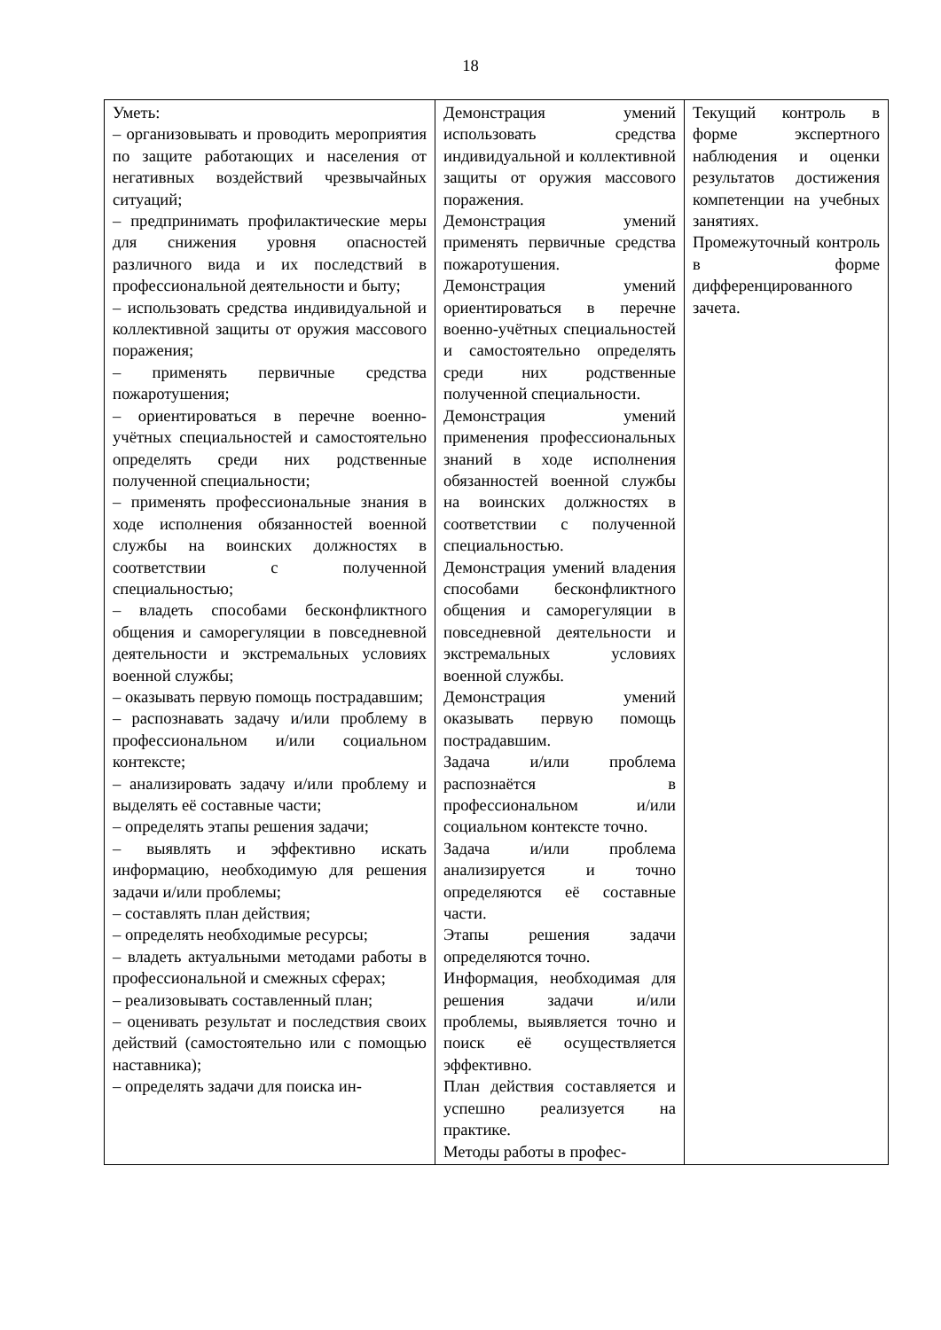18
| Уметь: – организовывать и проводить мероприятия по защите работающих и населения от негативных воздействий чрезвычайных ситуаций; – предпринимать профилактические меры для снижения уровня опасностей различного вида и их последствий в профессиональной деятельности и быту; – использовать средства индивидуальной и коллективной защиты от оружия массового поражения; – применять первичные средства пожаротушения; – ориентироваться в перечне военно-учётных специальностей и самостоятельно определять среди них родственные полученной специальности; – применять профессиональные знания в ходе исполнения обязанностей военной службы на воинских должностях в соответствии с полученной специальностью; – владеть способами бесконфликтного общения и саморегуляции в повседневной деятельности и экстремальных условиях военной службы; – оказывать первую помощь пострадавшим; – распознавать задачу и/или проблему в профессиональном и/или социальном контексте; – анализировать задачу и/или проблему и выделять её составные части; – определять этапы решения задачи; – выявлять и эффективно искать информацию, необходимую для решения задачи и/или проблемы; – составлять план действия; – определять необходимые ресурсы; – владеть актуальными методами работы в профессиональной и смежных сферах; – реализовывать составленный план; – оценивать результат и последствия своих действий (самостоятельно или с помощью наставника); – определять задачи для поиска ин- | Демонстрация умений использовать средства индивидуальной и коллективной защиты от оружия массового поражения. Демонстрация умений применять первичные средства пожаротушения. Демонстрация умений ориентироваться в перечне военно-учётных специальностей и самостоятельно определять среди них родственные полученной специальности. Демонстрация умений применения профессиональных знаний в ходе исполнения обязанностей военной службы на воинских должностях в соответствии с полученной специальностью. Демонстрация умений владения способами бесконфликтного общения и саморегуляции в повседневной деятельности и экстремальных условиях военной службы. Демонстрация умений оказывать первую помощь пострадавшим. Задача и/или проблема распознаётся в профессиональном и/или социальном контексте точно. Задача и/или проблема анализируется и точно определяются её составные части. Этапы решения задачи определяются точно. Информация, необходимая для решения задачи и/или проблемы, выявляется точно и поиск её осуществляется эффективно. План действия составляется и успешно реализуется на практике. Методы работы в профес- | Текущий контроль в форме экспертного наблюдения и оценки результатов достижения компетенции на учебных занятиях. Промежуточный контроль в форме дифференцированного зачета. |